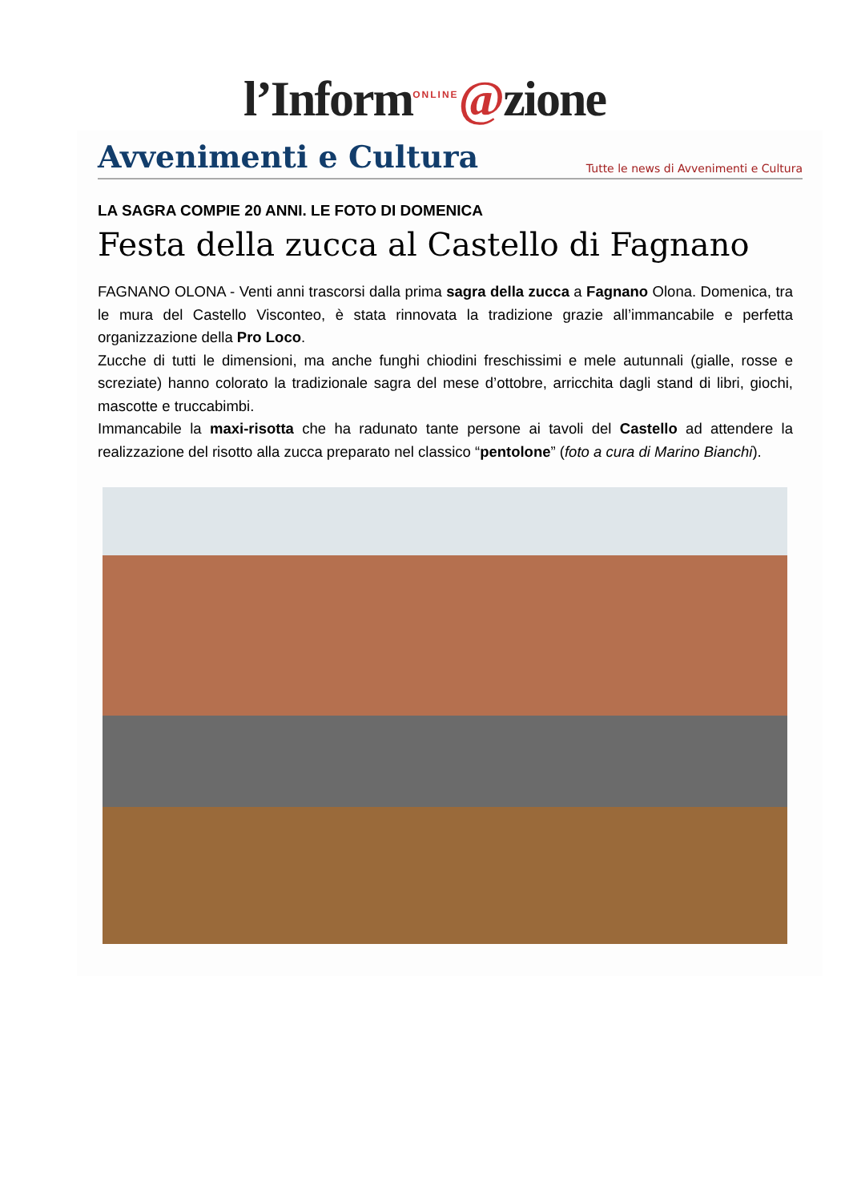l’Inform<sup>ONLINE</sup>@zione
Avvenimenti e Cultura
Tutte le news di Avvenimenti e Cultura
LA SAGRA COMPIE 20 ANNI. LE FOTO DI DOMENICA
Festa della zucca al Castello di Fagnano
FAGNANO OLONA - Venti anni trascorsi dalla prima sagra della zucca a Fagnano Olona. Domenica, tra le mura del Castello Visconteo, è stata rinnovata la tradizione grazie all’immancabile e perfetta organizzazione della Pro Loco.
Zucche di tutti le dimensioni, ma anche funghi chiodini freschissimi e mele autunnali (gialle, rosse e screziate) hanno colorato la tradizionale sagra del mese d’ottobre, arricchita dagli stand di libri, giochi, mascotte e truccabimbi.
Immancabile la maxi-risotta che ha radunato tante persone ai tavoli del Castello ad attendere la realizzazione del risotto alla zucca preparato nel classico “pentolone” (foto a cura di Marino Bianchi).